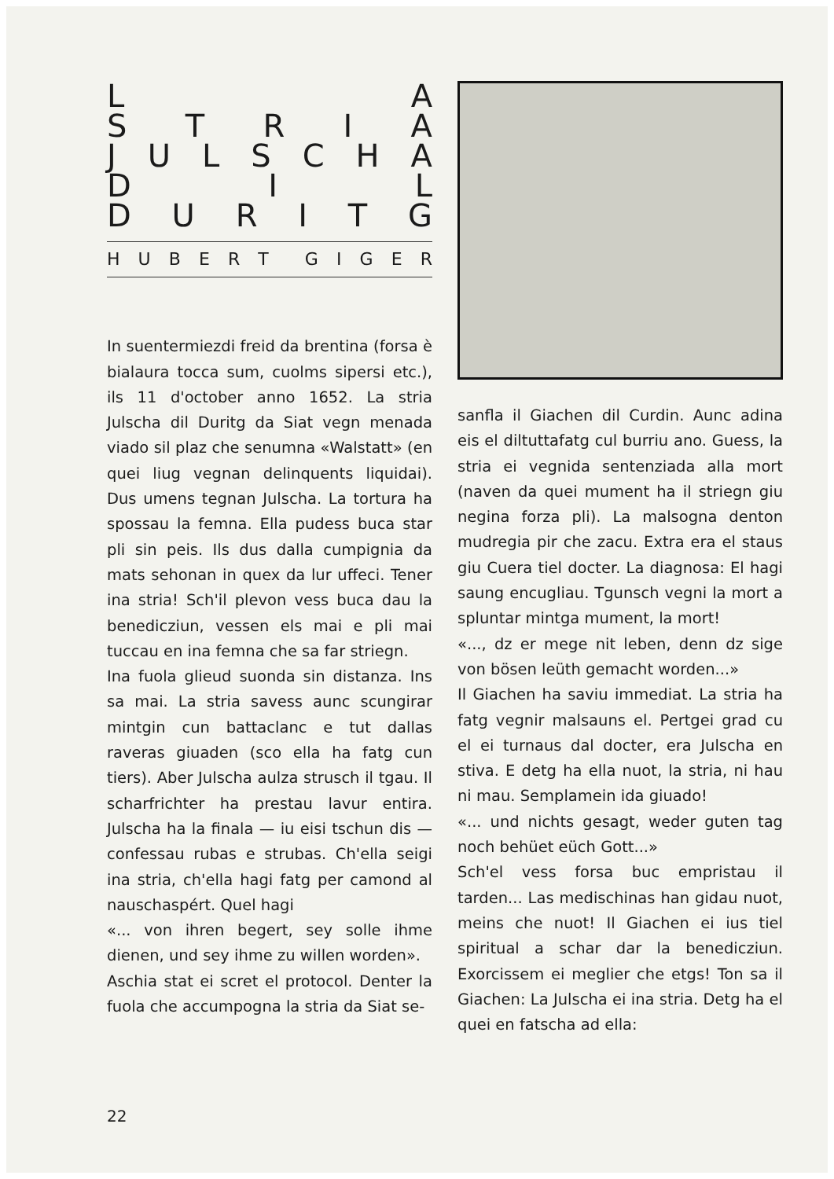L A
STRIA
JULSCHA
D I L
DURITG
HUBERT GIGER
In suentermiezdi freid da brentina (forsa è bialaura tocca sum, cuolms sipersi etc.), ils 11 d'october anno 1652. La stria Julscha dil Duritg da Siat vegn menada viado sil plaz che senumna «Walstatt» (en quei liug vegnan delinquents liquidai). Dus umens tegnan Julscha. La tortura ha spossau la femna. Ella pudess buca star pli sin peis. Ils dus dalla cumpignia da mats sehonan in quex da lur uffeci. Tener ina stria! Sch'il plevon vess buca dau la benedicziun, vessen els mai e pli mai tuccau en ina femna che sa far striegn.
Ina fuola glieud suonda sin distanza. Ins sa mai. La stria savess aunc scungirar mintgin cun battaclanc e tut dallas raveras giuaden (sco ella ha fatg cun tiers). Aber Julscha aulza strusch il tgau. Il scharfrichter ha prestau lavur entira. Julscha ha la finala — iu eisi tschun dis — confessau rubas e strubas. Ch'ella seigi ina stria, ch'ella hagi fatg per camond al nauschaspért. Quel hagi
«... von ihren begert, sey solle ihme dienen, und sey ihme zu willen worden».
Aschia stat ei scret el protocol. Denter la fuola che accumpogna la stria da Siat se-
sanfla il Giachen dil Curdin. Aunc adina eis el diltuttafatg cul burriu ano. Guess, la stria ei vegnida sentenziada alla mort (naven da quei mument ha il striegn giu negina forza pli). La malsogna denton mudregia pir che zacu. Extra era el staus giu Cuera tiel docter. La diagnosa: El hagi saung encugliau. Tgunsch vegni la mort a spluntar mintga mument, la mort!
«..., dz er mege nit leben, denn dz sige von bösen leüth gemacht worden...»
Il Giachen ha saviu immediat. La stria ha fatg vegnir malsauns el. Pertgei grad cu el ei turnaus dal docter, era Julscha en stiva. E detg ha ella nuot, la stria, ni hau ni mau. Semplamein ida giuado!
«... und nichts gesagt, weder guten tag noch behüet eüch Gott...»
Sch'el vess forsa buc empristau il tarden... Las medischinas han gidau nuot, meins che nuot! Il Giachen ei ius tiel spiritual a schar dar la benedicziun. Exorcissem ei meglier che etgs! Ton sa il Giachen: La Julscha ei ina stria. Detg ha el quei en fatscha ad ella:
22